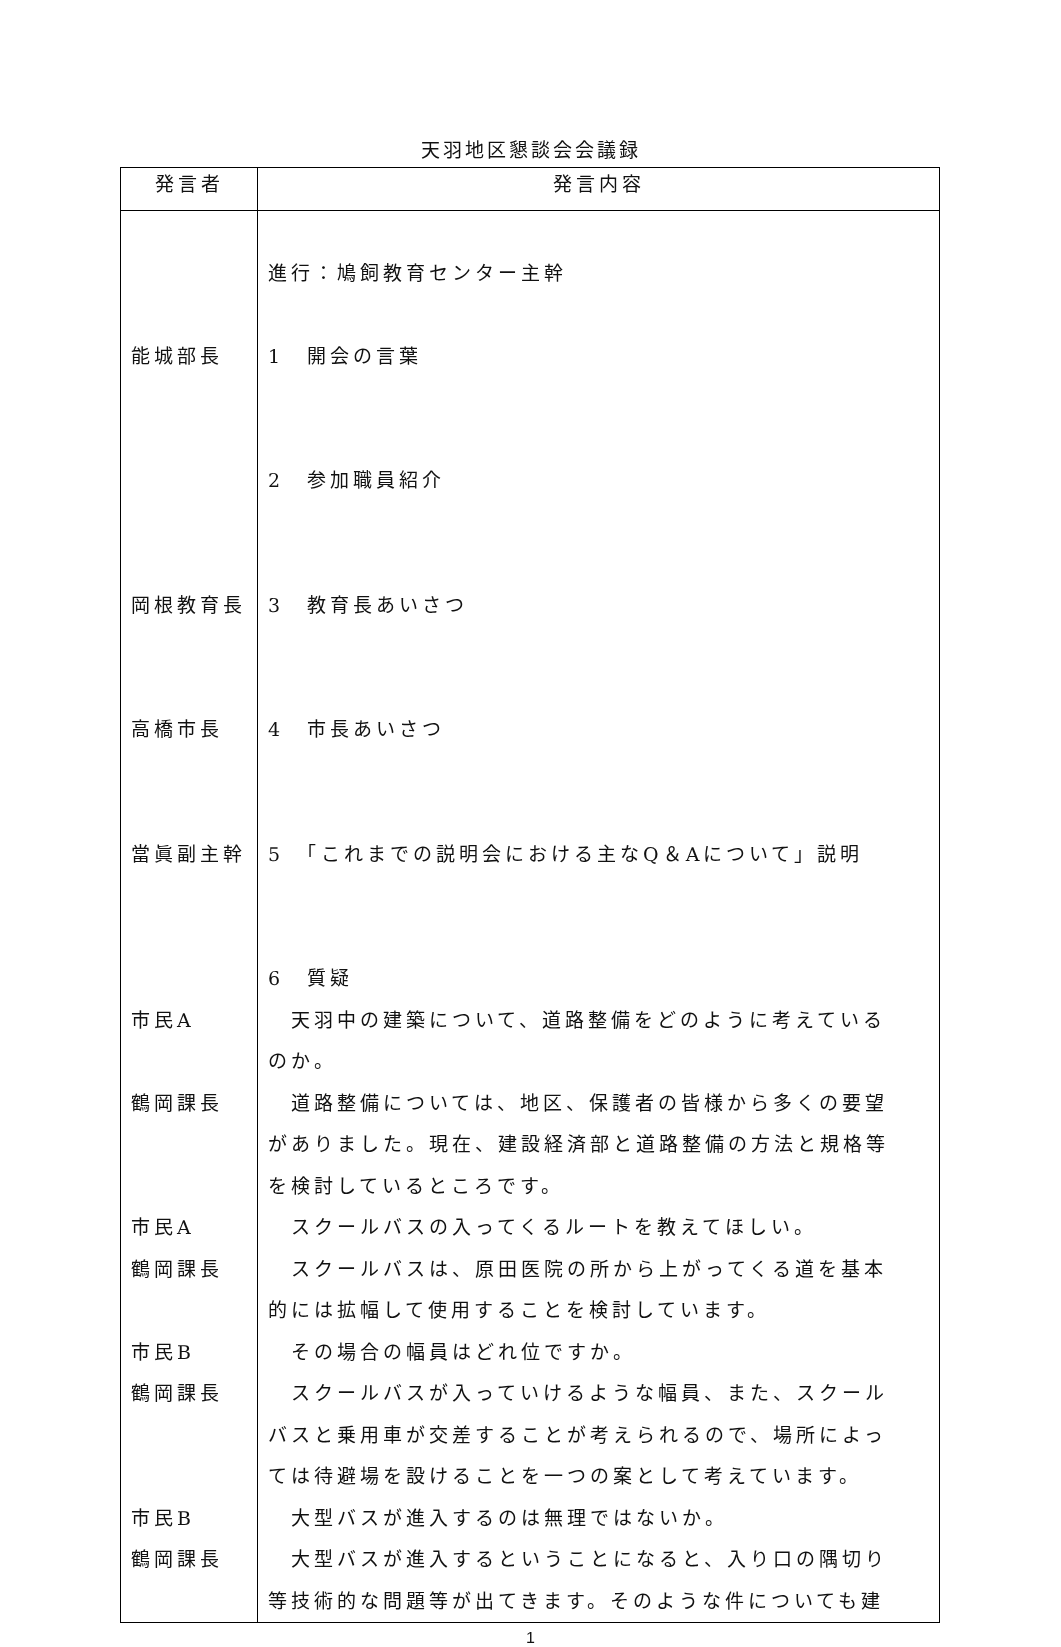天羽地区懇談会会議録
| 発言者 | 発言内容 |
| --- | --- |
| 能城部長 岡根教育長 高橋市長 當眞副主幹 市民A 鶴岡課長 市民A 鶴岡課長 市民B 鶴岡課長 市民B 鶴岡課長 | 進行：鳩飼教育センター主幹 1 開会の言葉 2 参加職員紹介 3 教育長あいさつ 4 市長あいさつ 5 「これまでの説明会における主なQ＆Aについて」説明 6 質疑 天羽中の建築について、道路整備をどのように考えている のか。 道路整備については、地区、保護者の皆様から多くの要望 がありました。現在、建設経済部と道路整備の方法と規格等 を検討しているところです。 スクールバスの入ってくるルートを教えてほしい。 スクールバスは、原田医院の所から上がってくる道を基本 的には拡幅して使用することを検討しています。 その場合の幅員はどれ位ですか。 スクールバスが入っていけるような幅員、また、スクール バスと乗用車が交差することが考えられるので、場所によっ ては待避場を設けることを一つの案として考えています。 大型バスが進入するのは無理ではないか。 大型バスが進入するということになると、入り口の隅切り 等技術的な問題等が出てきます。そのような件についても建 |
1